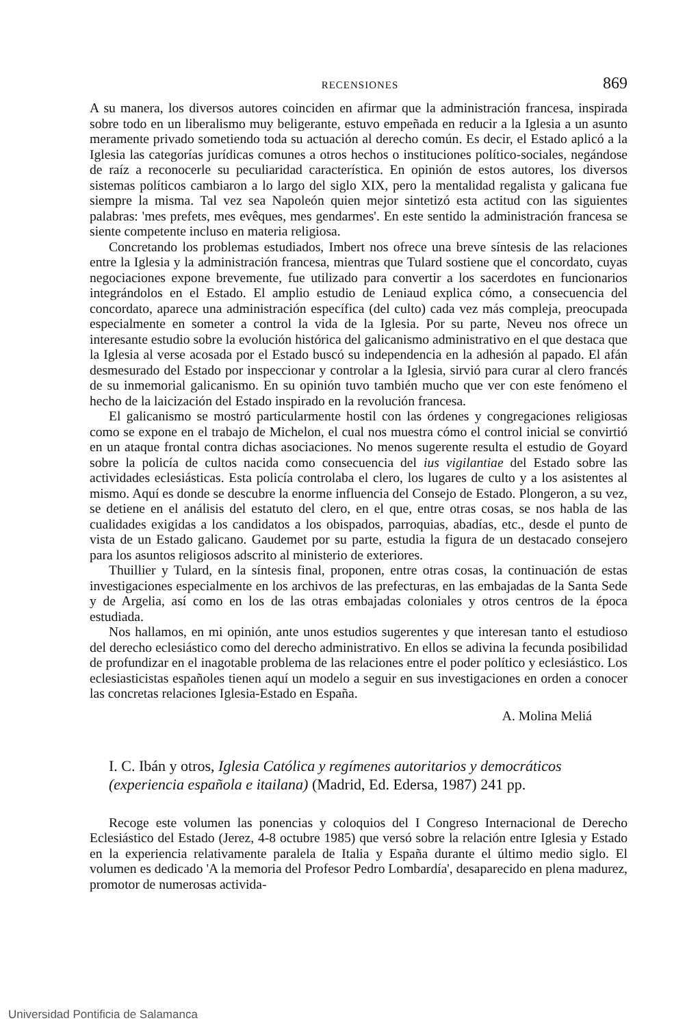RECENSIONES 869
A su manera, los diversos autores coinciden en afirmar que la administración francesa, inspirada sobre todo en un liberalismo muy beligerante, estuvo empeñada en reducir a la Iglesia a un asunto meramente privado sometiendo toda su actuación al derecho común. Es decir, el Estado aplicó a la Iglesia las categorías jurídicas comunes a otros hechos o instituciones político-sociales, negándose de raíz a reconocerle su peculiaridad característica. En opinión de estos autores, los diversos sistemas políticos cambiaron a lo largo del siglo XIX, pero la mentalidad regalista y galicana fue siempre la misma. Tal vez sea Napoleón quien mejor sintetizó esta actitud con las siguientes palabras: 'mes prefets, mes evêques, mes gendarmes'. En este sentido la administración francesa se siente competente incluso en materia religiosa.
Concretando los problemas estudiados, Imbert nos ofrece una breve síntesis de las relaciones entre la Iglesia y la administración francesa, mientras que Tulard sostiene que el concordato, cuyas negociaciones expone brevemente, fue utilizado para convertir a los sacerdotes en funcionarios integrándolos en el Estado. El amplio estudio de Leniaud explica cómo, a consecuencia del concordato, aparece una administración específica (del culto) cada vez más compleja, preocupada especialmente en someter a control la vida de la Iglesia. Por su parte, Neveu nos ofrece un interesante estudio sobre la evolución histórica del galicanismo administrativo en el que destaca que la Iglesia al verse acosada por el Estado buscó su independencia en la adhesión al papado. El afán desmesurado del Estado por inspeccionar y controlar a la Iglesia, sirvió para curar al clero francés de su inmemorial galicanismo. En su opinión tuvo también mucho que ver con este fenómeno el hecho de la laicización del Estado inspirado en la revolución francesa.
El galicanismo se mostró particularmente hostil con las órdenes y congregaciones religiosas como se expone en el trabajo de Michelon, el cual nos muestra cómo el control inicial se convirtió en un ataque frontal contra dichas asociaciones. No menos sugerente resulta el estudio de Goyard sobre la policía de cultos nacida como consecuencia del ius vigilantiae del Estado sobre las actividades eclesiásticas. Esta policía controlaba el clero, los lugares de culto y a los asistentes al mismo. Aquí es donde se descubre la enorme influencia del Consejo de Estado. Plongeron, a su vez, se detiene en el análisis del estatuto del clero, en el que, entre otras cosas, se nos habla de las cualidades exigidas a los candidatos a los obispados, parroquias, abadías, etc., desde el punto de vista de un Estado galicano. Gaudemet por su parte, estudia la figura de un destacado consejero para los asuntos religiosos adscrito al ministerio de exteriores.
Thuillier y Tulard, en la síntesis final, proponen, entre otras cosas, la continuación de estas investigaciones especialmente en los archivos de las prefecturas, en las embajadas de la Santa Sede y de Argelia, así como en los de las otras embajadas coloniales y otros centros de la época estudiada.
Nos hallamos, en mi opinión, ante unos estudios sugerentes y que interesan tanto el estudioso del derecho eclesiástico como del derecho administrativo. En ellos se adivina la fecunda posibilidad de profundizar en el inagotable problema de las relaciones entre el poder político y eclesiástico. Los eclesiasticistas españoles tienen aquí un modelo a seguir en sus investigaciones en orden a conocer las concretas relaciones Iglesia-Estado en España.
A. Molina Meliá
I. C. Ibán y otros, Iglesia Católica y regímenes autoritarios y democráticos (experiencia española e itailana) (Madrid, Ed. Edersa, 1987) 241 pp.
Recoge este volumen las ponencias y coloquios del I Congreso Internacional de Derecho Eclesiástico del Estado (Jerez, 4-8 octubre 1985) que versó sobre la relación entre Iglesia y Estado en la experiencia relativamente paralela de Italia y España durante el último medio siglo. El volumen es dedicado 'A la memoria del Profesor Pedro Lombardía', desaparecido en plena madurez, promotor de numerosas activida-
Universidad Pontificia de Salamanca